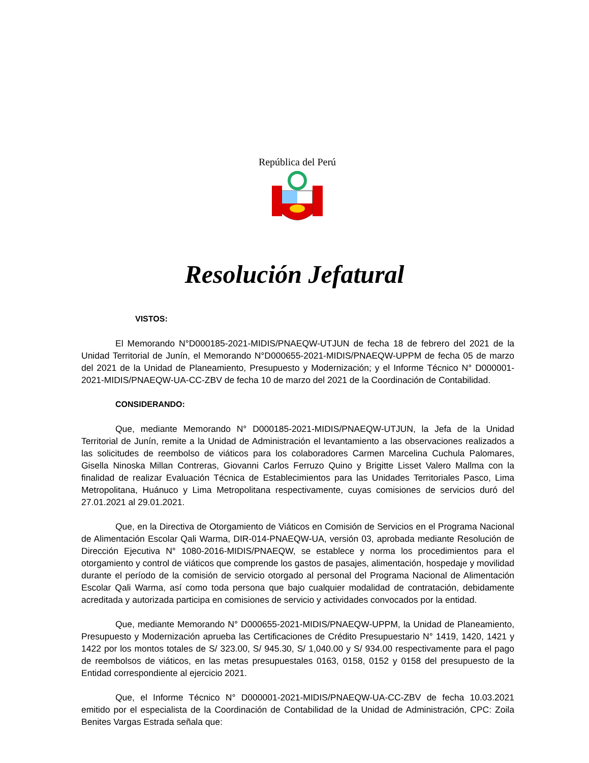República del Perú
Resolución Jefatural
VISTOS:
El Memorando N°D000185-2021-MIDIS/PNAEQW-UTJUN de fecha 18 de febrero del 2021 de la Unidad Territorial de Junín, el Memorando N°D000655-2021-MIDIS/PNAEQW-UPPM de fecha 05 de marzo del 2021 de la Unidad de Planeamiento, Presupuesto y Modernización; y el Informe Técnico N° D000001-2021-MIDIS/PNAEQW-UA-CC-ZBV de fecha 10 de marzo del 2021 de la Coordinación de Contabilidad.
CONSIDERANDO:
Que, mediante Memorando N° D000185-2021-MIDIS/PNAEQW-UTJUN, la Jefa de la Unidad Territorial de Junín, remite a la Unidad de Administración el levantamiento a las observaciones realizados a las solicitudes de reembolso de viáticos para los colaboradores Carmen Marcelina Cuchula Palomares, Gisella Ninoska Millan Contreras, Giovanni Carlos Ferruzo Quino y Brigitte Lisset Valero Mallma con la finalidad de realizar Evaluación Técnica de Establecimientos para las Unidades Territoriales Pasco, Lima Metropolitana, Huánuco y Lima Metropolitana respectivamente, cuyas comisiones de servicios duró del 27.01.2021 al 29.01.2021.
Que, en la Directiva de Otorgamiento de Viáticos en Comisión de Servicios en el Programa Nacional de Alimentación Escolar Qali Warma, DIR-014-PNAEQW-UA, versión 03, aprobada mediante Resolución de Dirección Ejecutiva N° 1080-2016-MIDIS/PNAEQW, se establece y norma los procedimientos para el otorgamiento y control de viáticos que comprende los gastos de pasajes, alimentación, hospedaje y movilidad durante el período de la comisión de servicio otorgado al personal del Programa Nacional de Alimentación Escolar Qali Warma, así como toda persona que bajo cualquier modalidad de contratación, debidamente acreditada y autorizada participa en comisiones de servicio y actividades convocados por la entidad.
Que, mediante Memorando N° D000655-2021-MIDIS/PNAEQW-UPPM, la Unidad de Planeamiento, Presupuesto y Modernización aprueba las Certificaciones de Crédito Presupuestario N° 1419, 1420, 1421 y 1422 por los montos totales de S/ 323.00, S/ 945.30, S/ 1,040.00 y S/ 934.00 respectivamente para el pago de reembolsos de viáticos, en las metas presupuestales 0163, 0158, 0152 y 0158 del presupuesto de la Entidad correspondiente al ejercicio 2021.
Que, el Informe Técnico N° D000001-2021-MIDIS/PNAEQW-UA-CC-ZBV de fecha 10.03.2021 emitido por el especialista de la Coordinación de Contabilidad de la Unidad de Administración, CPC: Zoila Benites Vargas Estrada señala que: